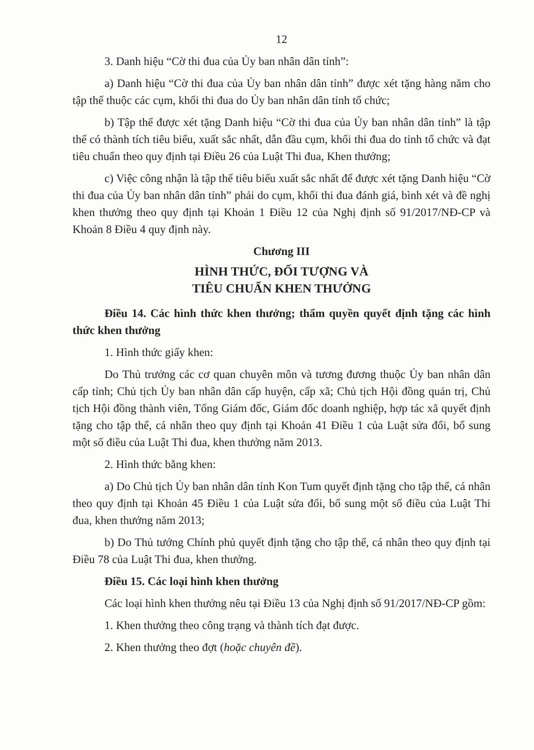12
3. Danh hiệu “Cờ thi đua của Ủy ban nhân dân tỉnh”:
a) Danh hiệu “Cờ thi đua của Ủy ban nhân dân tỉnh” được xét tặng hàng năm cho tập thể thuộc các cụm, khối thi đua do Ủy ban nhân dân tỉnh tổ chức;
b) Tập thể được xét tặng Danh hiệu “Cờ thi đua của Ủy ban nhân dân tỉnh” là tập thể có thành tích tiêu biểu, xuất sắc nhất, dẫn đầu cụm, khối thi đua do tỉnh tổ chức và đạt tiêu chuẩn theo quy định tại Điều 26 của Luật Thi đua, Khen thưởng;
c) Việc công nhận là tập thể tiêu biểu xuất sắc nhất để được xét tặng Danh hiệu “Cờ thi đua của Ủy ban nhân dân tỉnh” phải do cụm, khối thi đua đánh giá, bình xét và đề nghị khen thưởng theo quy định tại Khoản 1 Điều 12 của Nghị định số 91/2017/NĐ-CP và Khoản 8 Điều 4 quy định này.
Chương III
HÌNH THỨC, ĐỐI TƯỢNG VÀ
TIÊU CHUẨN KHEN THƯỞNG
Điều 14. Các hình thức khen thưởng; thẩm quyền quyết định tặng các hình thức khen thưởng
1. Hình thức giấy khen:
Do Thủ trưởng các cơ quan chuyên môn và tương đương thuộc Ủy ban nhân dân cấp tỉnh; Chủ tịch Ủy ban nhân dân cấp huyện, cấp xã; Chủ tịch Hội đồng quản trị, Chủ tịch Hội đồng thành viên, Tổng Giám đốc, Giám đốc doanh nghiệp, hợp tác xã quyết định tặng cho tập thể, cá nhân theo quy định tại Khoản 41 Điều 1 của Luật sửa đổi, bổ sung một số điều của Luật Thi đua, khen thưởng năm 2013.
2. Hình thức bằng khen:
a) Do Chủ tịch Ủy ban nhân dân tỉnh Kon Tum quyết định tặng cho tập thể, cá nhân theo quy định tại Khoản 45 Điều 1 của Luật sửa đổi, bổ sung một số điều của Luật Thi đua, khen thưởng năm 2013;
b) Do Thủ tướng Chính phủ quyết định tặng cho tập thể, cá nhân theo quy định tại Điều 78 của Luật Thi đua, khen thưởng.
Điều 15. Các loại hình khen thưởng
Các loại hình khen thưởng nêu tại Điều 13 của Nghị định số 91/2017/NĐ-CP gồm:
1. Khen thưởng theo công trạng và thành tích đạt được.
2. Khen thưởng theo đợt (hoặc chuyên đề).